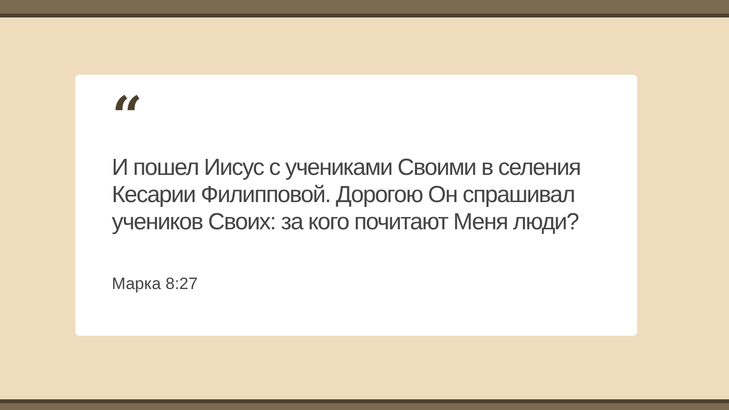“
И пошел Иисус с учениками Своими в селения Кесарии Филипповой. Дорогою Он спрашивал учеников Своих: за кого почитают Меня люди?
Марка 8:27